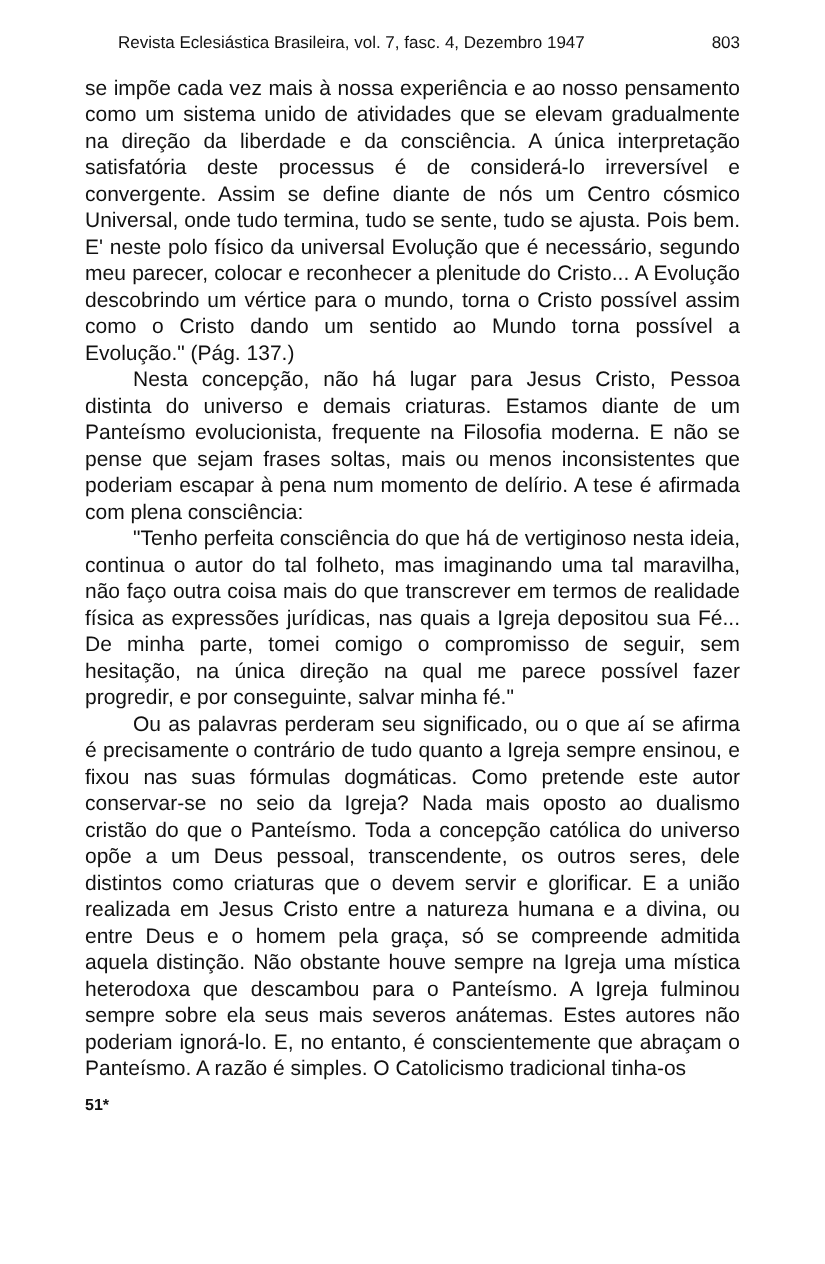Revista Eclesiástica Brasileira, vol. 7, fasc. 4, Dezembro 1947 803
se impõe cada vez mais à nossa experiência e ao nosso pensamento como um sistema unido de atividades que se elevam gradualmente na direção da liberdade e da consciência. A única interpretação satisfatória deste processus é de considerá-lo irreversível e convergente. Assim se define diante de nós um Centro cósmico Universal, onde tudo termina, tudo se sente, tudo se ajusta. Pois bem. E' neste polo físico da universal Evolução que é necessário, segundo meu parecer, colocar e reconhecer a plenitude do Cristo... A Evolução descobrindo um vértice para o mundo, torna o Cristo possível assim como o Cristo dando um sentido ao Mundo torna possível a Evolução." (Pág. 137.)
Nesta concepção, não há lugar para Jesus Cristo, Pessoa distinta do universo e demais criaturas. Estamos diante de um Panteísmo evolucionista, frequente na Filosofia moderna. E não se pense que sejam frases soltas, mais ou menos inconsistentes que poderiam escapar à pena num momento de delírio. A tese é afirmada com plena consciência:
"Tenho perfeita consciência do que há de vertiginoso nesta ideia, continua o autor do tal folheto, mas imaginando uma tal maravilha, não faço outra coisa mais do que transcrever em termos de realidade física as expressões jurídicas, nas quais a Igreja depositou sua Fé... De minha parte, tomei comigo o compromisso de seguir, sem hesitação, na única direção na qual me parece possível fazer progredir, e por conseguinte, salvar minha fé."
Ou as palavras perderam seu significado, ou o que aí se afirma é precisamente o contrário de tudo quanto a Igreja sempre ensinou, e fixou nas suas fórmulas dogmáticas. Como pretende este autor conservar-se no seio da Igreja? Nada mais oposto ao dualismo cristão do que o Panteísmo. Toda a concepção católica do universo opõe a um Deus pessoal, transcendente, os outros seres, dele distintos como criaturas que o devem servir e glorificar. E a união realizada em Jesus Cristo entre a natureza humana e a divina, ou entre Deus e o homem pela graça, só se compreende admitida aquela distinção. Não obstante houve sempre na Igreja uma mística heterodoxa que descambou para o Panteísmo. A Igreja fulminou sempre sobre ela seus mais severos anátemas. Estes autores não poderiam ignorá-lo. E, no entanto, é conscientemente que abraçam o Panteísmo. A razão é simples. O Catolicismo tradicional tinha-os
51*